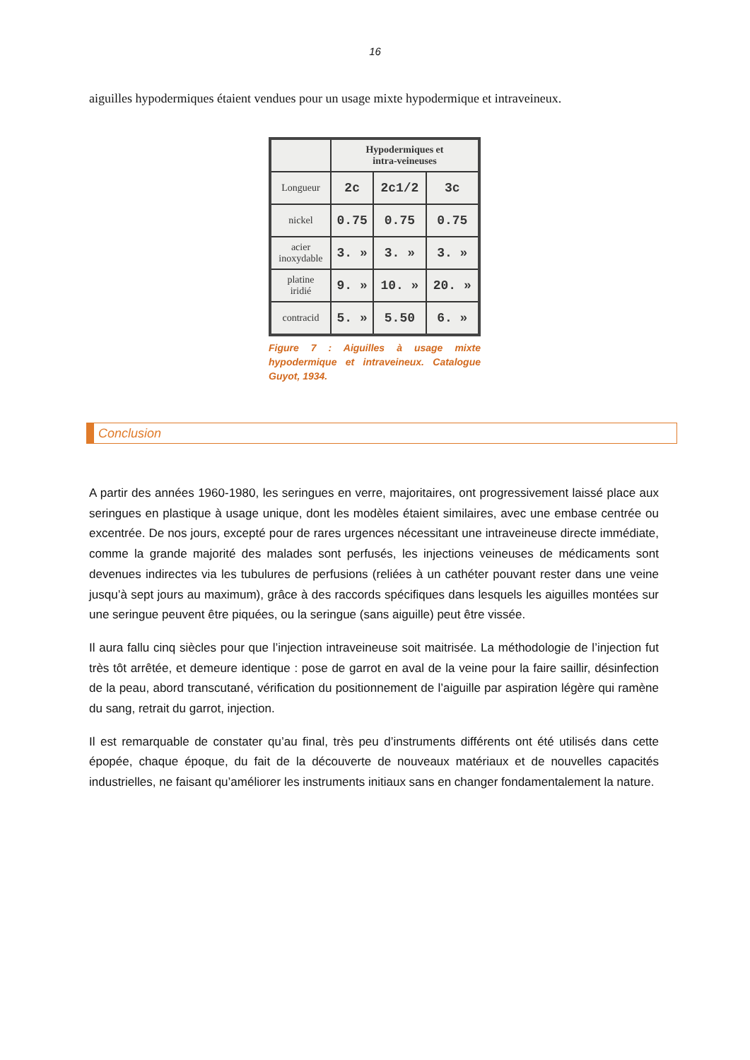16
aiguilles hypodermiques étaient vendues pour un usage mixte hypodermique et intraveineux.
| | Hypodermiques et intra-veineuses | | |
| --- | --- | --- | --- |
| Longueur | 2c | 2c1/2 | 3c |
| nickel | 0.75 | 0.75 | 0.75 |
| acier inoxydable | 3. » | 3. » | 3. » |
| platine iridié | 9. » | 10. » | 20. » |
| contracid | 5. » | 5.50 | 6. » |
Figure 7 : Aiguilles à usage mixte hypodermique et intraveineux. Catalogue Guyot, 1934.
Conclusion
A partir des années 1960-1980, les seringues en verre, majoritaires, ont progressivement laissé place aux seringues en plastique à usage unique, dont les modèles étaient similaires, avec une embase centrée ou excentrée. De nos jours, excepté pour de rares urgences nécessitant une intraveineuse directe immédiate, comme la grande majorité des malades sont perfusés, les injections veineuses de médicaments sont devenues indirectes via les tubulures de perfusions (reliées à un cathéter pouvant rester dans une veine jusqu’à sept jours au maximum), grâce à des raccords spécifiques dans lesquels les aiguilles montées sur une seringue peuvent être piquées, ou la seringue (sans aiguille) peut être vissée.
Il aura fallu cinq siècles pour que l’injection intraveineuse soit maitrisée. La méthodologie de l’injection fut très tôt arrêtée, et demeure identique : pose de garrot en aval de la veine pour la faire saillir, désinfection de la peau, abord transcutané, vérification du positionnement de l’aiguille par aspiration légère qui ramène du sang, retrait du garrot, injection.
Il est remarquable de constater qu’au final, très peu d’instruments différents ont été utilisés dans cette épopée, chaque époque, du fait de la découverte de nouveaux matériaux et de nouvelles capacités industrielles, ne faisant qu’améliorer les instruments initiaux sans en changer fondamentalement la nature.